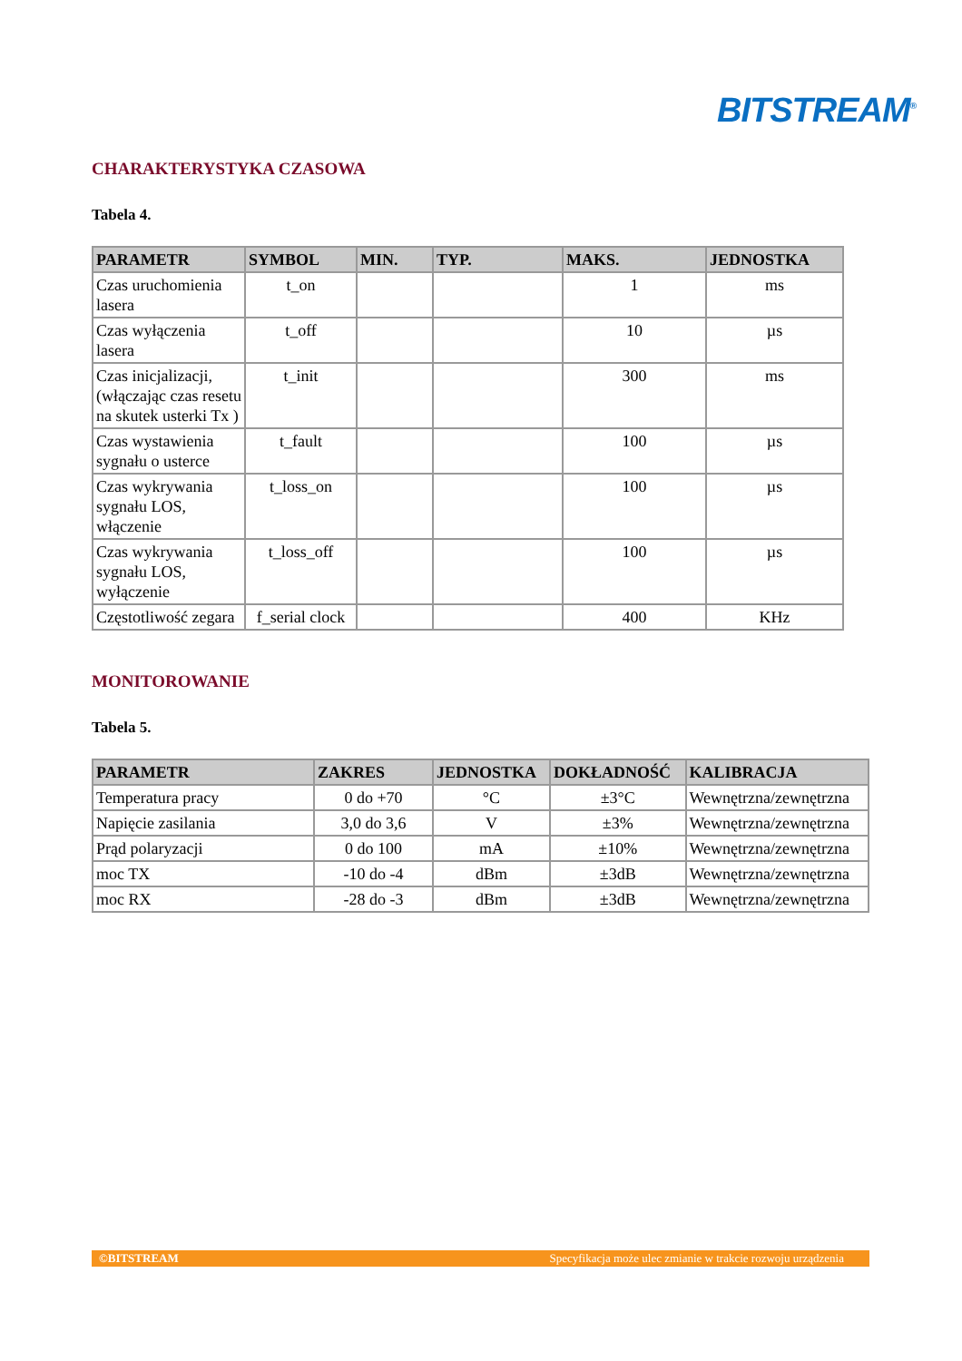BITSTREAM<sup>®</sup>
CHARAKTERYSTYKA CZASOWA
Tabela 4.
| PARAMETR | SYMBOL | MIN. | TYP. | MAKS. | JEDNOSTKA |
| --- | --- | --- | --- | --- | --- |
| Czas uruchomienia lasera | t_on | | | 1 | ms |
| Czas wyłączenia lasera | t_off | | | 10 | µs |
| Czas inicjalizacji, (włączając czas resetu na skutek usterki Tx ) | t_init | | | 300 | ms |
| Czas wystawienia sygnału o usterce | t_fault | | | 100 | µs |
| Czas wykrywania sygnału LOS, włączenie | t_loss_on | | | 100 | µs |
| Czas wykrywania sygnału LOS, wyłączenie | t_loss_off | | | 100 | µs |
| Częstotliwość zegara | f_serial clock | | | 400 | KHz |
MONITOROWANIE
Tabela 5.
| PARAMETR | ZAKRES | JEDNOSTKA | DOKŁADNOŚĆ | KALIBRACJA |
| --- | --- | --- | --- | --- |
| Temperatura pracy | 0 do +70 | °C | ±3°C | Wewnętrzna/zewnętrzna |
| Napięcie zasilania | 3,0 do 3,6 | V | ±3% | Wewnętrzna/zewnętrzna |
| Prąd polaryzacji | 0 do 100 | mA | ±10% | Wewnętrzna/zewnętrzna |
| moc TX | -10 do -4 | dBm | ±3dB | Wewnętrzna/zewnętrzna |
| moc RX | -28 do -3 | dBm | ±3dB | Wewnętrzna/zewnętrzna |
©BITSTREAM Specyfikacja może ulec zmianie w trakcie rozwoju urządzenia